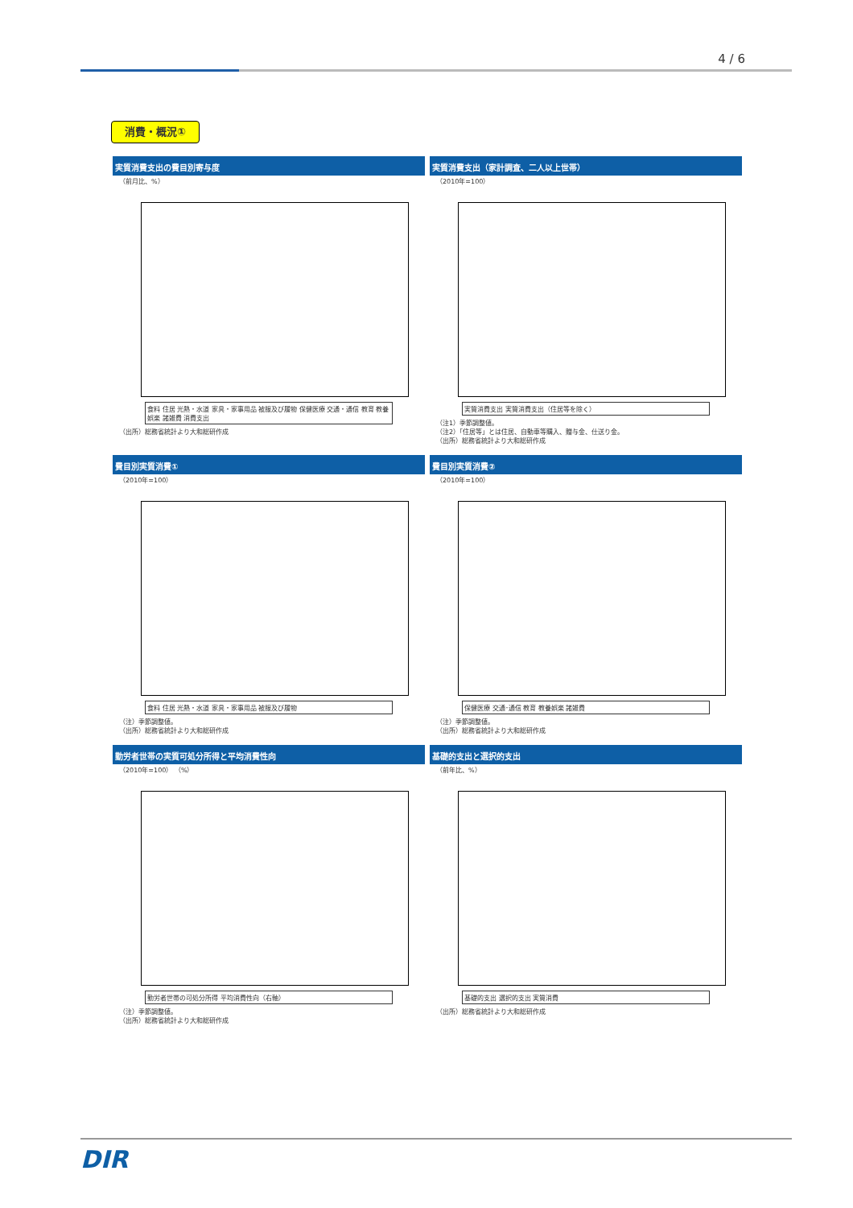4 / 6
消費・概況①
実質消費支出の費目別寄与度
（前月比、%）
食料 住居 光熱・水道 家具・家事用品 被服及び履物 保健医療 交通・通信 教育 教養娯楽 諸雑費 消費支出
（出所）総務省統計より大和総研作成
実質消費支出（家計調査、二人以上世帯）
（2010年=100）
実質消費支出 実質消費支出（住居等を除く）
（注1）季節調整値。
（注2）「住居等」とは住居、自動車等購入、贈与金、仕送り金。
（出所）総務省統計より大和総研作成
費目別実質消費①
（2010年=100）
食料 住居 光熱・水道 家具・家事用品 被服及び履物
（注）季節調整値。
（出所）総務省統計より大和総研作成
費目別実質消費②
（2010年=100）
保健医療 交通･通信 教育 教養娯楽 諸雑費
（注）季節調整値。
（出所）総務省統計より大和総研作成
勤労者世帯の実質可処分所得と平均消費性向
（2010年=100） （%）
勤労者世帯の可処分所得 平均消費性向（右軸）
（注）季節調整値。
（出所）総務省統計より大和総研作成
基礎的支出と選択的支出
（前年比、%）
基礎的支出 選択的支出 実質消費
（出所）総務省統計より大和総研作成
DIR